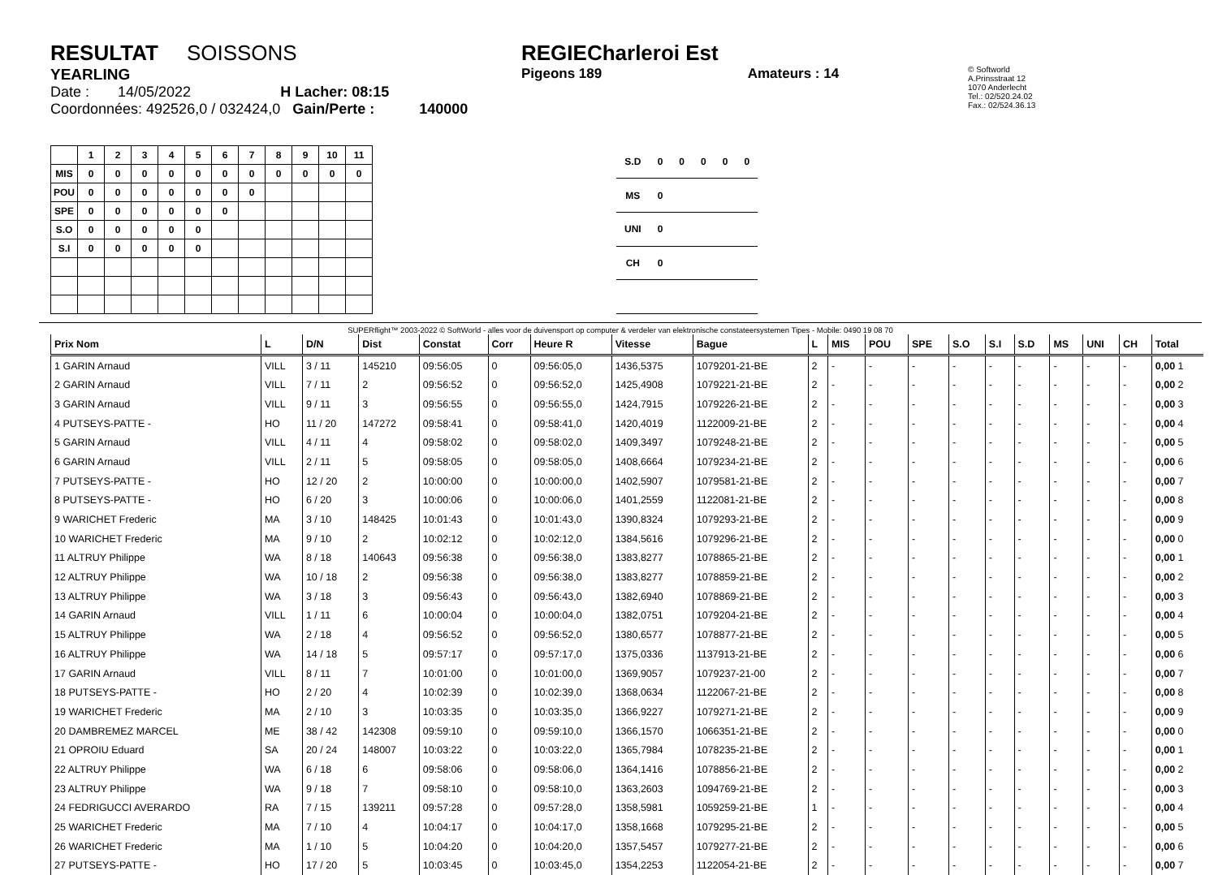RESULTAT SOISSONS
YEARLING
Date : 14/05/2022 H Lacher: 08:15
Coordonnées: 492526,0 / 032424,0 Gain/Perte : 140000
REGIECharleroi Est
Pigeons 189 Amateurs : 14
© Softworld
A.Prinsstraat 12
1070 Anderlecht
Tel.: 02/520.24.02
Fax.: 02/524.36.13
| | 1 | 2 | 3 | 4 | 5 | 6 | 7 | 8 | 9 | 10 | 11 |
| --- | --- | --- | --- | --- | --- | --- | --- | --- | --- | --- | --- |
| MIS | 0 | 0 | 0 | 0 | 0 | 0 | 0 | 0 | 0 | 0 | 0 |
| POU | 0 | 0 | 0 | 0 | 0 | 0 | 0 | | | | |
| SPE | 0 | 0 | 0 | 0 | 0 | 0 | | | | | |
| S.O | 0 | 0 | 0 | 0 | 0 | | | | | | |
| S.I | 0 | 0 | 0 | 0 | 0 | | | | | | |
| S.D | 0 | 0 | 0 | 0 | 0 |
| MS | 0 | | | | |
| UNI | 0 | | | | |
| CH | 0 | | | | |
SUPERflight™ 2003-2022 © SoftWorld - alles voor de duivensport op computer & verdeler van elektronische constateersystemen Tipes - Mobile: 0490 19 08 70
| Prix Nom | L | D/N | Dist | Constat | Corr | Heure R | Vitesse | Bague | L | MIS | POU | SPE | S.O | S.I | S.D | MS | UNI | CH | Total |
| --- | --- | --- | --- | --- | --- | --- | --- | --- | --- | --- | --- | --- | --- | --- | --- | --- | --- | --- | --- |
| 1 GARIN Arnaud | VILL | 3 / 11 | 145210 | 09:56:05 | 0 | 09:56:05,0 | 1436,5375 | 1079201-21-BE | 2 | - | - | - | - | - | - | - | - | - | 0,00 1 |
| 2 GARIN Arnaud | VILL | 7 / 11 | 2 | 09:56:52 | 0 | 09:56:52,0 | 1425,4908 | 1079221-21-BE | 2 | - | - | - | - | - | - | - | - | - | 0,00 2 |
| 3 GARIN Arnaud | VILL | 9 / 11 | 3 | 09:56:55 | 0 | 09:56:55,0 | 1424,7915 | 1079226-21-BE | 2 | - | - | - | - | - | - | - | - | - | 0,00 3 |
| 4 PUTSEYS-PATTE - | HO | 11 / 20 | 147272 | 09:58:41 | 0 | 09:58:41,0 | 1420,4019 | 1122009-21-BE | 2 | - | - | - | - | - | - | - | - | - | 0,00 4 |
| 5 GARIN Arnaud | VILL | 4 / 11 | 4 | 09:58:02 | 0 | 09:58:02,0 | 1409,3497 | 1079248-21-BE | 2 | - | - | - | - | - | - | - | - | - | 0,00 5 |
| 6 GARIN Arnaud | VILL | 2 / 11 | 5 | 09:58:05 | 0 | 09:58:05,0 | 1408,6664 | 1079234-21-BE | 2 | - | - | - | - | - | - | - | - | - | 0,00 6 |
| 7 PUTSEYS-PATTE - | HO | 12 / 20 | 2 | 10:00:00 | 0 | 10:00:00,0 | 1402,5907 | 1079581-21-BE | 2 | - | - | - | - | - | - | - | - | - | 0,00 7 |
| 8 PUTSEYS-PATTE - | HO | 6 / 20 | 3 | 10:00:06 | 0 | 10:00:06,0 | 1401,2559 | 1122081-21-BE | 2 | - | - | - | - | - | - | - | - | - | 0,00 8 |
| 9 WARICHET Frederic | MA | 3 / 10 | 148425 | 10:01:43 | 0 | 10:01:43,0 | 1390,8324 | 1079293-21-BE | 2 | - | - | - | - | - | - | - | - | - | 0,00 9 |
| 10 WARICHET Frederic | MA | 9 / 10 | 2 | 10:02:12 | 0 | 10:02:12,0 | 1384,5616 | 1079296-21-BE | 2 | - | - | - | - | - | - | - | - | - | 0,00 0 |
| 11 ALTRUY Philippe | WA | 8 / 18 | 140643 | 09:56:38 | 0 | 09:56:38,0 | 1383,8277 | 1078865-21-BE | 2 | - | - | - | - | - | - | - | - | - | 0,00 1 |
| 12 ALTRUY Philippe | WA | 10 / 18 | 2 | 09:56:38 | 0 | 09:56:38,0 | 1383,8277 | 1078859-21-BE | 2 | - | - | - | - | - | - | - | - | - | 0,00 2 |
| 13 ALTRUY Philippe | WA | 3 / 18 | 3 | 09:56:43 | 0 | 09:56:43,0 | 1382,6940 | 1078869-21-BE | 2 | - | - | - | - | - | - | - | - | - | 0,00 3 |
| 14 GARIN Arnaud | VILL | 1 / 11 | 6 | 10:00:04 | 0 | 10:00:04,0 | 1382,0751 | 1079204-21-BE | 2 | - | - | - | - | - | - | - | - | - | 0,00 4 |
| 15 ALTRUY Philippe | WA | 2 / 18 | 4 | 09:56:52 | 0 | 09:56:52,0 | 1380,6577 | 1078877-21-BE | 2 | - | - | - | - | - | - | - | - | - | 0,00 5 |
| 16 ALTRUY Philippe | WA | 14 / 18 | 5 | 09:57:17 | 0 | 09:57:17,0 | 1375,0336 | 1137913-21-BE | 2 | - | - | - | - | - | - | - | - | - | 0,00 6 |
| 17 GARIN Arnaud | VILL | 8 / 11 | 7 | 10:01:00 | 0 | 10:01:00,0 | 1369,9057 | 1079237-21-00 | 2 | - | - | - | - | - | - | - | - | - | 0,00 7 |
| 18 PUTSEYS-PATTE - | HO | 2 / 20 | 4 | 10:02:39 | 0 | 10:02:39,0 | 1368,0634 | 1122067-21-BE | 2 | - | - | - | - | - | - | - | - | - | 0,00 8 |
| 19 WARICHET Frederic | MA | 2 / 10 | 3 | 10:03:35 | 0 | 10:03:35,0 | 1366,9227 | 1079271-21-BE | 2 | - | - | - | - | - | - | - | - | - | 0,00 9 |
| 20 DAMBREMEZ MARCEL | ME | 38 / 42 | 142308 | 09:59:10 | 0 | 09:59:10,0 | 1366,1570 | 1066351-21-BE | 2 | - | - | - | - | - | - | - | - | - | 0,00 0 |
| 21 OPROIU Eduard | SA | 20 / 24 | 148007 | 10:03:22 | 0 | 10:03:22,0 | 1365,7984 | 1078235-21-BE | 2 | - | - | - | - | - | - | - | - | - | 0,00 1 |
| 22 ALTRUY Philippe | WA | 6 / 18 | 6 | 09:58:06 | 0 | 09:58:06,0 | 1364,1416 | 1078856-21-BE | 2 | - | - | - | - | - | - | - | - | - | 0,00 2 |
| 23 ALTRUY Philippe | WA | 9 / 18 | 7 | 09:58:10 | 0 | 09:58:10,0 | 1363,2603 | 1094769-21-BE | 2 | - | - | - | - | - | - | - | - | - | 0,00 3 |
| 24 FEDRIGUCCI AVERARDO | RA | 7 / 15 | 139211 | 09:57:28 | 0 | 09:57:28,0 | 1358,5981 | 1059259-21-BE | 1 | - | - | - | - | - | - | - | - | - | 0,00 4 |
| 25 WARICHET Frederic | MA | 7 / 10 | 4 | 10:04:17 | 0 | 10:04:17,0 | 1358,1668 | 1079295-21-BE | 2 | - | - | - | - | - | - | - | - | - | 0,00 5 |
| 26 WARICHET Frederic | MA | 1 / 10 | 5 | 10:04:20 | 0 | 10:04:20,0 | 1357,5457 | 1079277-21-BE | 2 | - | - | - | - | - | - | - | - | - | 0,00 6 |
| 27 PUTSEYS-PATTE - | HO | 17 / 20 | 5 | 10:03:45 | 0 | 10:03:45,0 | 1354,2253 | 1122054-21-BE | 2 | - | - | - | - | - | - | - | - | - | 0,00 7 |